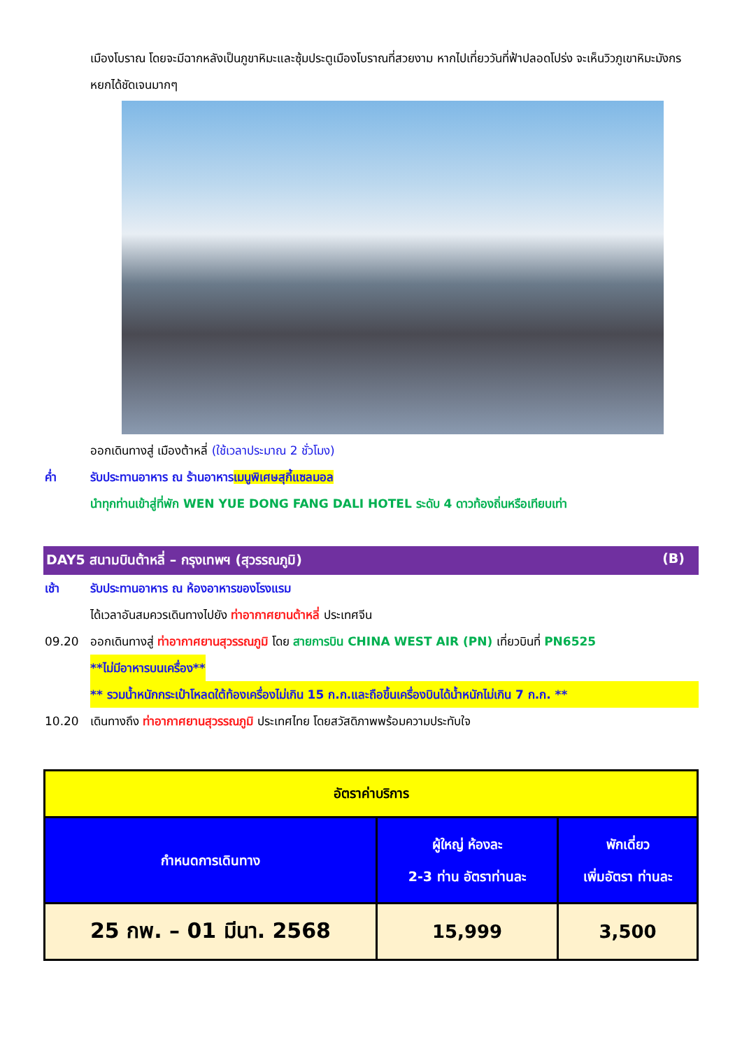เมืองโบราณ โดยจะมีฉากหลังเป็นภูขาหิมะและซุ้มประตูเมืองโบราณที่สวยงาม หากไปเที่ยววันที่ฟ้าปลอดโปร่ง จะเห็นวิวภูเขาหิมะมังกรหยกได้ชัดเจนมากๆ
ออกเดินทางสู่ เมืองต้าหลี่ (ใช้เวลาประมาณ 2 ชั่วโมง)
ค่ำ รับประทานอาหาร ณ ร้านอาหารเมนูพิเศษสุกี้แซลมอล
นำทุกท่านเข้าสู่ที่พัก WEN YUE DONG FANG DALI HOTEL ระดับ 4 ดาวท้องถิ่นหรือเทียบเท่า
DAY5 สนามบินต้าหลี่ – กรุงเทพฯ (สุวรรณภูมิ) (B)
เช้า รับประทานอาหาร ณ ห้องอาหารของโรงแรม
ได้เวลาอันสมควรเดินทางไปยัง ท่าอากาศยานต้าหลี่ ประเทศจีน
09.20 ออกเดินทางสู่ ท่าอากาศยานสุวรรณภูมิ โดย สายการบิน CHINA WEST AIR (PN) เที่ยวบินที่ PN6525
**ไม่มีอาหารบนเครื่อง**
** รวมน้ำหนักกระเป๋าโหลดใต้ท้องเครื่องไม่เกิน 15 ก.ก.และถือขึ้นเครื่องบินได้น้ำหนักไม่เกิน 7 ก.ก. **
10.20 เดินทางถึง ท่าอากาศยานสุวรรณภูมิ ประเทศไทย โดยสวัสดิภาพพร้อมความประทับใจ
| อัตราค่าบริการ | | |
| กำหนดการเดินทาง | ผู้ใหญ่ ห้องละ 2-3 ท่าน อัตราท่านละ | พักเดี่ยว เพิ่มอัตรา ท่านละ |
| 25 กพ. – 01 มีนา. 2568 | 15,999 | 3,500 |